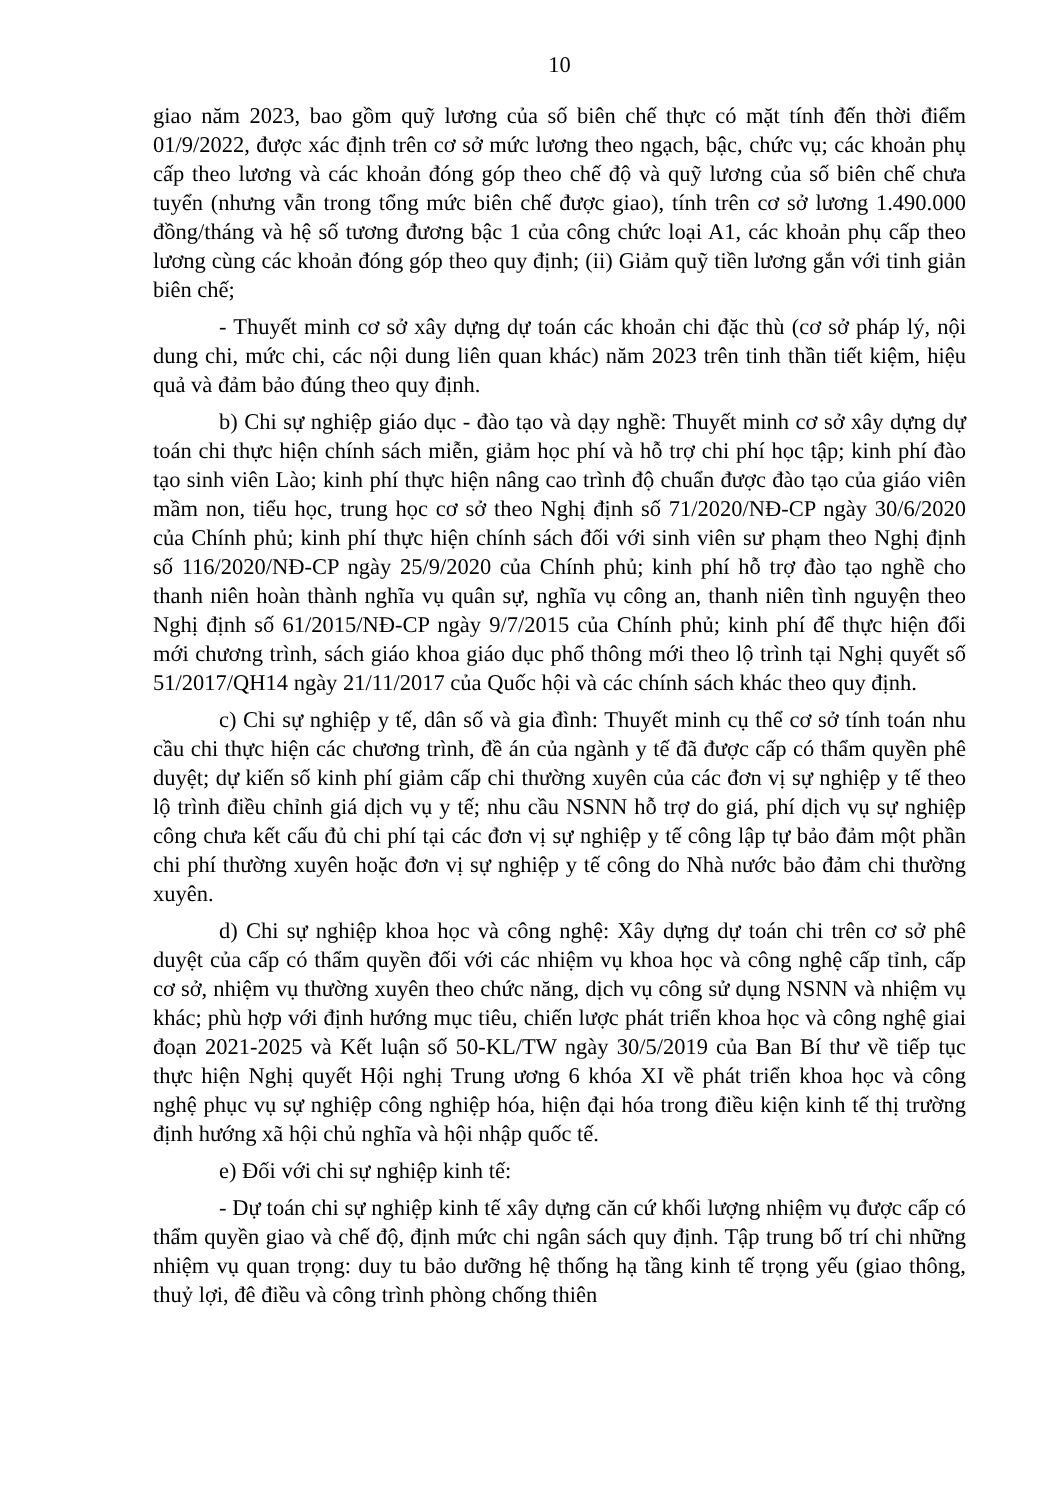10
giao năm 2023, bao gồm quỹ lương của số biên chế thực có mặt tính đến thời điểm 01/9/2022, được xác định trên cơ sở mức lương theo ngạch, bậc, chức vụ; các khoản phụ cấp theo lương và các khoản đóng góp theo chế độ và quỹ lương của số biên chế chưa tuyển (nhưng vẫn trong tổng mức biên chế được giao), tính trên cơ sở lương 1.490.000 đồng/tháng và hệ số tương đương bậc 1 của công chức loại A1, các khoản phụ cấp theo lương cùng các khoản đóng góp theo quy định; (ii) Giảm quỹ tiền lương gắn với tinh giản biên chế;
- Thuyết minh cơ sở xây dựng dự toán các khoản chi đặc thù (cơ sở pháp lý, nội dung chi, mức chi, các nội dung liên quan khác) năm 2023 trên tinh thần tiết kiệm, hiệu quả và đảm bảo đúng theo quy định.
b) Chi sự nghiệp giáo dục - đào tạo và dạy nghề: Thuyết minh cơ sở xây dựng dự toán chi thực hiện chính sách miễn, giảm học phí và hỗ trợ chi phí học tập; kinh phí đào tạo sinh viên Lào; kinh phí thực hiện nâng cao trình độ chuẩn được đào tạo của giáo viên mầm non, tiểu học, trung học cơ sở theo Nghị định số 71/2020/NĐ-CP ngày 30/6/2020 của Chính phủ; kinh phí thực hiện chính sách đối với sinh viên sư phạm theo Nghị định số 116/2020/NĐ-CP ngày 25/9/2020 của Chính phủ; kinh phí hỗ trợ đào tạo nghề cho thanh niên hoàn thành nghĩa vụ quân sự, nghĩa vụ công an, thanh niên tình nguyện theo Nghị định số 61/2015/NĐ-CP ngày 9/7/2015 của Chính phủ; kinh phí để thực hiện đổi mới chương trình, sách giáo khoa giáo dục phổ thông mới theo lộ trình tại Nghị quyết số 51/2017/QH14 ngày 21/11/2017 của Quốc hội và các chính sách khác theo quy định.
c) Chi sự nghiệp y tế, dân số và gia đình: Thuyết minh cụ thể cơ sở tính toán nhu cầu chi thực hiện các chương trình, đề án của ngành y tế đã được cấp có thẩm quyền phê duyệt; dự kiến số kinh phí giảm cấp chi thường xuyên của các đơn vị sự nghiệp y tế theo lộ trình điều chỉnh giá dịch vụ y tế; nhu cầu NSNN hỗ trợ do giá, phí dịch vụ sự nghiệp công chưa kết cấu đủ chi phí tại các đơn vị sự nghiệp y tế công lập tự bảo đảm một phần chi phí thường xuyên hoặc đơn vị sự nghiệp y tế công do Nhà nước bảo đảm chi thường xuyên.
d) Chi sự nghiệp khoa học và công nghệ: Xây dựng dự toán chi trên cơ sở phê duyệt của cấp có thẩm quyền đối với các nhiệm vụ khoa học và công nghệ cấp tỉnh, cấp cơ sở, nhiệm vụ thường xuyên theo chức năng, dịch vụ công sử dụng NSNN và nhiệm vụ khác; phù hợp với định hướng mục tiêu, chiến lược phát triển khoa học và công nghệ giai đoạn 2021-2025 và Kết luận số 50-KL/TW ngày 30/5/2019 của Ban Bí thư về tiếp tục thực hiện Nghị quyết Hội nghị Trung ương 6 khóa XI về phát triển khoa học và công nghệ phục vụ sự nghiệp công nghiệp hóa, hiện đại hóa trong điều kiện kinh tế thị trường định hướng xã hội chủ nghĩa và hội nhập quốc tế.
e) Đối với chi sự nghiệp kinh tế:
- Dự toán chi sự nghiệp kinh tế xây dựng căn cứ khối lượng nhiệm vụ được cấp có thẩm quyền giao và chế độ, định mức chi ngân sách quy định. Tập trung bố trí chi những nhiệm vụ quan trọng: duy tu bảo dưỡng hệ thống hạ tầng kinh tế trọng yếu (giao thông, thuỷ lợi, đê điều và công trình phòng chống thiên